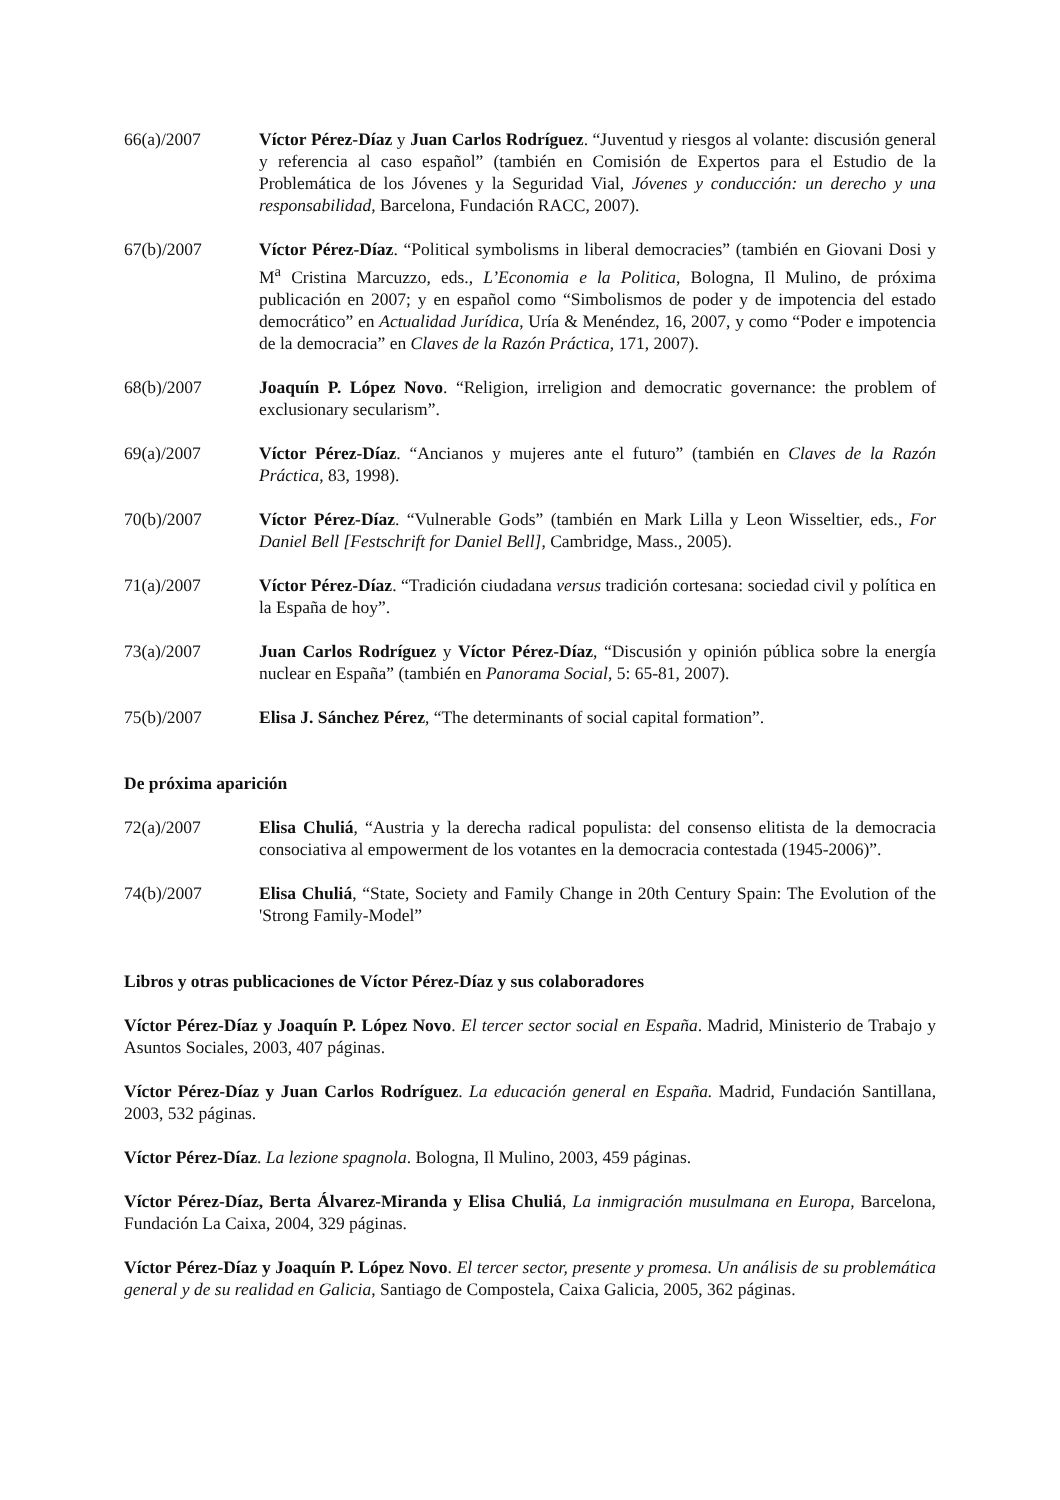66(a)/2007 Víctor Pérez-Díaz y Juan Carlos Rodríguez. “Juventud y riesgos al volante: discusión general y referencia al caso español” (también en Comisión de Expertos para el Estudio de la Problemática de los Jóvenes y la Seguridad Vial, Jóvenes y conducción: un derecho y una responsabilidad, Barcelona, Fundación RACC, 2007).
67(b)/2007 Víctor Pérez-Díaz. “Political symbolisms in liberal democracies” (también en Giovani Dosi y M<sup>a</sup> Cristina Marcuzzo, eds., L’Economia e la Politica, Bologna, Il Mulino, de próxima publicación en 2007; y en español como “Simbolismos de poder y de impotencia del estado democrático” en Actualidad Jurídica, Uría & Menéndez, 16, 2007, y como “Poder e impotencia de la democracia” en Claves de la Razón Práctica, 171, 2007).
68(b)/2007 Joaquín P. López Novo. “Religion, irreligion and democratic governance: the problem of exclusionary secularism”.
69(a)/2007 Víctor Pérez-Díaz. “Ancianos y mujeres ante el futuro” (también en Claves de la Razón Práctica, 83, 1998).
70(b)/2007 Víctor Pérez-Díaz. “Vulnerable Gods” (también en Mark Lilla y Leon Wisseltier, eds., For Daniel Bell [Festschrift for Daniel Bell], Cambridge, Mass., 2005).
71(a)/2007 Víctor Pérez-Díaz. “Tradición ciudadana versus tradición cortesana: sociedad civil y política en la España de hoy”.
73(a)/2007 Juan Carlos Rodríguez y Víctor Pérez-Díaz, “Discusión y opinión pública sobre la energía nuclear en España” (también en Panorama Social, 5: 65-81, 2007).
75(b)/2007 Elisa J. Sánchez Pérez, “The determinants of social capital formation”.
De próxima aparición
72(a)/2007 Elisa Chuliá, “Austria y la derecha radical populista: del consenso elitista de la democracia consociativa al empowerment de los votantes en la democracia contestada (1945-2006)”.
74(b)/2007 Elisa Chuliá, “State, Society and Family Change in 20th Century Spain: The Evolution of the 'Strong Family-Model”
Libros y otras publicaciones de Víctor Pérez-Díaz y sus colaboradores
Víctor Pérez-Díaz y Joaquín P. López Novo. El tercer sector social en España. Madrid, Ministerio de Trabajo y Asuntos Sociales, 2003, 407 páginas.
Víctor Pérez-Díaz y Juan Carlos Rodríguez. La educación general en España. Madrid, Fundación Santillana, 2003, 532 páginas.
Víctor Pérez-Díaz. La lezione spagnola. Bologna, Il Mulino, 2003, 459 páginas.
Víctor Pérez-Díaz, Berta Álvarez-Miranda y Elisa Chuliá, La inmigración musulmana en Europa, Barcelona, Fundación La Caixa, 2004, 329 páginas.
Víctor Pérez-Díaz y Joaquín P. López Novo. El tercer sector, presente y promesa. Un análisis de su problemática general y de su realidad en Galicia, Santiago de Compostela, Caixa Galicia, 2005, 362 páginas.